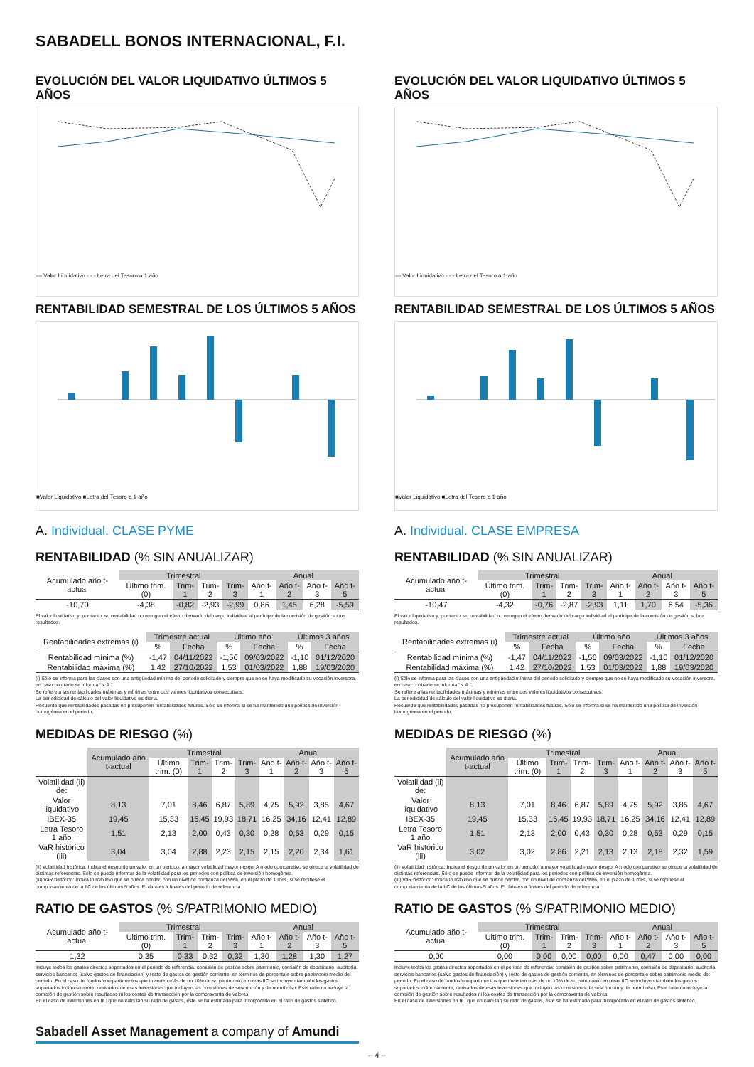SABADELL BONOS INTERNACIONAL, F.I.
EVOLUCIÓN DEL VALOR LIQUIDATIVO ÚLTIMOS 5 AÑOS
— Valor Liquidativo - - - Letra del Tesoro a 1 año
RENTABILIDAD SEMESTRAL DE LOS ÚLTIMOS 5 AÑOS
■Valor Liquidativo ■Letra del Tesoro a 1 año
A. Individual. CLASE PYME
RENTABILIDAD (% SIN ANUALIZAR)
| Acumulado año t-actual | Trimestral | | | | Anual | | | |
| | Último trim. (0) | Trim-1 | Trim-2 | Trim-3 | Año t-1 | Año t-2 | Año t-3 | Año t-5 |
| -10,70 | -4,38 | -0,82 | -2,93 | -2,99 | 0,86 | 1,45 | 6,28 | -5,59 |
El valor liquidativo y, por tanto, su rentabilidad no recogen el efecto derivado del cargo individual al partícipe de la comisión de gestión sobre resultados.
| Rentabilidades extremas (i) | Trimestre actual | | Último año | | Últimos 3 años | |
| | % | Fecha | % | Fecha | % | Fecha |
| Rentabilidad mínima (%) | -1,47 | 04/11/2022 | -1,56 | 09/03/2022 | -1,10 | 01/12/2020 |
| Rentabilidad máxima (%) | 1,42 | 27/10/2022 | 1,53 | 01/03/2022 | 1,88 | 19/03/2020 |
(i) Sólo se informa para las clases con una antigüedad mínima del periodo solicitado y siempre que no se haya modificado su vocación inversora, en caso contrario se informa “N.A.”.
Se refiere a las rentabilidades máximas y mínimas entre dos valores liquidativos consecutivos.
La periodicidad de cálculo del valor liquidativo es diaria.
Recuerde que rentabilidades pasadas no presuponen rentabilidades futuras. Sólo se informa si se ha mantenido una política de inversión homogénea en el periodo.
MEDIDAS DE RIESGO (%)
| | Acumulado año t-actual | Trimestral | | | | Anual | | | |
| | | Último trim. (0) | Trim-1 | Trim-2 | Trim-3 | Año t-1 | Año t-2 | Año t-3 | Año t-5 |
| Volatilidad (ii) de: | | | | | | | | | |
| Valor liquidativo | 8,13 | 7,01 | 8,46 | 6,87 | 5,89 | 4,75 | 5,92 | 3,85 | 4,67 |
| IBEX-35 | 19,45 | 15,33 | 16,45 | 19,93 | 18,71 | 16,25 | 34,16 | 12,41 | 12,89 |
| Letra Tesoro 1 año | 1,51 | 2,13 | 2,00 | 0,43 | 0,30 | 0,28 | 0,53 | 0,29 | 0,15 |
| VaR histórico (iii) | 3,04 | 3,04 | 2,88 | 2,23 | 2,15 | 2,15 | 2,20 | 2,34 | 1,61 |
(ii) Volatilidad histórica: Indica el riesgo de un valor en un periodo, a mayor volatilidad mayor riesgo. A modo comparativo se ofrece la volatilidad de distintas referencias. Sólo se puede informar de la volatilidad para los periodos con política de inversión homogénea.
(iii) VaR histórico: Indica lo máximo que se puede perder, con un nivel de confianza del 99%, en el plazo de 1 mes, si se repitiese el comportamiento de la IIC de los últimos 5 años. El dato es a finales del periodo de referencia.
RATIO DE GASTOS (% S/PATRIMONIO MEDIO)
| Acumulado año t-actual | Trimestral | | | | Anual | | | |
| | Último trim. (0) | Trim-1 | Trim-2 | Trim-3 | Año t-1 | Año t-2 | Año t-3 | Año t-5 |
| 1,32 | 0,35 | 0,33 | 0,32 | 0,32 | 1,30 | 1,28 | 1,30 | 1,27 |
Incluye todos los gastos directos soportados en el periodo de referencia: comisión de gestión sobre patrimonio, comisión de depositario, auditoría, servicios bancarios (salvo gastos de financiación) y resto de gastos de gestión corriente, en términos de porcentaje sobre patrimonio medio del periodo. En el caso de fondos/compartimentos que invierten más de un 10% de su patrimonio en otras IIC se incluyen también los gastos soportados indirectamente, derivados de esas inversiones que incluyen las comisiones de suscripción y de reembolso. Este ratio no incluye la comisión de gestión sobre resultados ni los costes de transacción por la compraventa de valores.
En el caso de inversiones en IIC que no calculan su ratio de gastos, éste se ha estimado para incorporarlo en el ratio de gastos sintético.
EVOLUCIÓN DEL VALOR LIQUIDATIVO ÚLTIMOS 5 AÑOS
— Valor Liquidativo - - - Letra del Tesoro a 1 año
RENTABILIDAD SEMESTRAL DE LOS ÚLTIMOS 5 AÑOS
■Valor Liquidativo ■Letra del Tesoro a 1 año
A. Individual. CLASE EMPRESA
RENTABILIDAD (% SIN ANUALIZAR)
| Acumulado año t-actual | Trimestral | | | | Anual | | | |
| | Último trim. (0) | Trim-1 | Trim-2 | Trim-3 | Año t-1 | Año t-2 | Año t-3 | Año t-5 |
| -10,47 | -4,32 | -0,76 | -2,87 | -2,93 | 1,11 | 1,70 | 6,54 | -5,36 |
El valor liquidativo y, por tanto, su rentabilidad no recogen el efecto derivado del cargo individual al partícipe de la comisión de gestión sobre resultados.
| Rentabilidades extremas (i) | Trimestre actual | | Último año | | Últimos 3 años | |
| | % | Fecha | % | Fecha | % | Fecha |
| Rentabilidad mínima (%) | -1,47 | 04/11/2022 | -1,56 | 09/03/2022 | -1,10 | 01/12/2020 |
| Rentabilidad máxima (%) | 1,42 | 27/10/2022 | 1,53 | 01/03/2022 | 1,88 | 19/03/2020 |
(i) Sólo se informa para las clases con una antigüedad mínima del periodo solicitado y siempre que no se haya modificado su vocación inversora, en caso contrario se informa “N.A.”.
Se refiere a las rentabilidades máximas y mínimas entre dos valores liquidativos consecutivos.
La periodicidad de cálculo del valor liquidativo es diaria.
Recuerde que rentabilidades pasadas no presuponen rentabilidades futuras. Sólo se informa si se ha mantenido una política de inversión homogénea en el periodo.
MEDIDAS DE RIESGO (%)
| | Acumulado año t-actual | Trimestral | | | | Anual | | | |
| | | Último trim. (0) | Trim-1 | Trim-2 | Trim-3 | Año t-1 | Año t-2 | Año t-3 | Año t-5 |
| Volatilidad (ii) de: | | | | | | | | | |
| Valor liquidativo | 8,13 | 7,01 | 8,46 | 6,87 | 5,89 | 4,75 | 5,92 | 3,85 | 4,67 |
| IBEX-35 | 19,45 | 15,33 | 16,45 | 19,93 | 18,71 | 16,25 | 34,16 | 12,41 | 12,89 |
| Letra Tesoro 1 año | 1,51 | 2,13 | 2,00 | 0,43 | 0,30 | 0,28 | 0,53 | 0,29 | 0,15 |
| VaR histórico (iii) | 3,02 | 3,02 | 2,86 | 2,21 | 2,13 | 2,13 | 2,18 | 2,32 | 1,59 |
(ii) Volatilidad histórica: Indica el riesgo de un valor en un periodo, a mayor volatilidad mayor riesgo. A modo comparativo se ofrece la volatilidad de distintas referencias. Sólo se puede informar de la volatilidad para los periodos con política de inversión homogénea.
(iii) VaR histórico: Indica lo máximo que se puede perder, con un nivel de confianza del 99%, en el plazo de 1 mes, si se repitiese el comportamiento de la IIC de los últimos 5 años. El dato es a finales del periodo de referencia.
RATIO DE GASTOS (% S/PATRIMONIO MEDIO)
| Acumulado año t-actual | Trimestral | | | | Anual | | | |
| | Último trim. (0) | Trim-1 | Trim-2 | Trim-3 | Año t-1 | Año t-2 | Año t-3 | Año t-5 |
| 0,00 | 0,00 | 0,00 | 0,00 | 0,00 | 0,00 | 0,47 | 0,00 | 0,00 |
Incluye todos los gastos directos soportados en el periodo de referencia: comisión de gestión sobre patrimonio, comisión de depositario, auditoría, servicios bancarios (salvo gastos de financiación) y resto de gastos de gestión corriente, en términos de porcentaje sobre patrimonio medio del periodo. En el caso de fondos/compartimentos que invierten más de un 10% de su patrimonio en otras IIC se incluyen también los gastos soportados indirectamente, derivados de esas inversiones que incluyen las comisiones de suscripción y de reembolso. Este ratio no incluye la comisión de gestión sobre resultados ni los costes de transacción por la compraventa de valores.
En el caso de inversiones en IIC que no calculan su ratio de gastos, éste se ha estimado para incorporarlo en el ratio de gastos sintético.
Sabadell Asset Management a company of Amundi
– 4 –